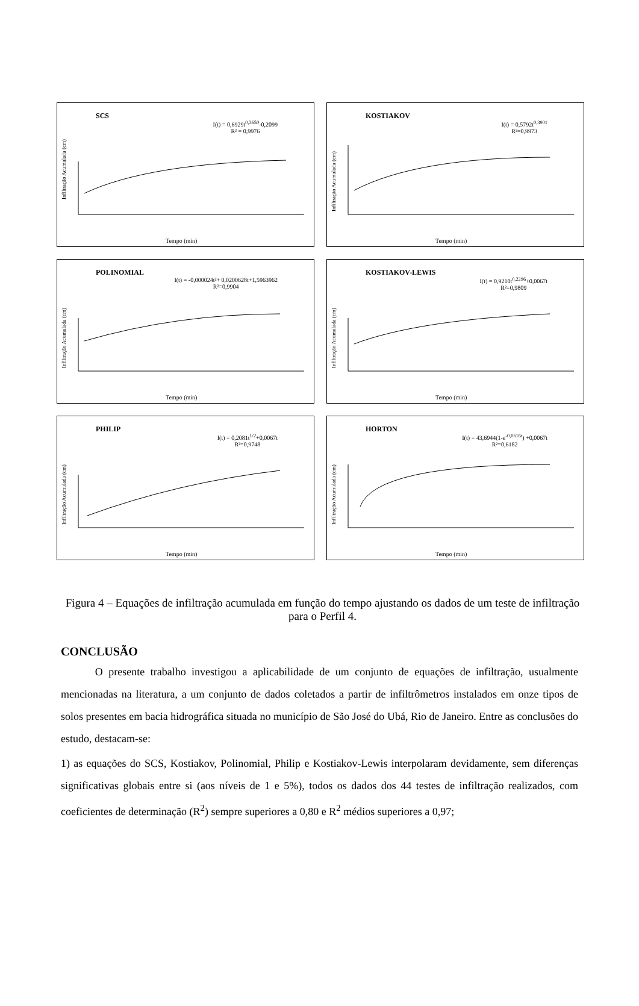SCS
I(t) = 0,6929t<sup>0,3650</sup>-0,2099
R² = 0,9976
Infiltração Acumulada (cm)
Tempo (min)
KOSTIAKOV
I(t) = 0,5792t<sup>0,3901</sup>
R²=0,9973
Infiltração Acumulada (cm)
Tempo (min)
POLINOMIAL
I(t) = -0,000024t²+ 0,0200628t+1,5963962
R²=0,9904
Infiltração Acumulada (cm)
Tempo (min)
KOSTIAKOV-LEWIS
I(t) = 0,9210t<sup>0,2296</sup>+0,0067t
R²=0,9809
Infiltração Acumulada (cm)
Tempo (min)
PHILIP
I(t) = 0,2081t<sup>1/2</sup>+0,0067t
R²=0,9748
Infiltração Acumulada (cm)
Tempo (min)
HORTON
I(t) = 43,6944(1-e<sup>-0,0616t</sup>) +0,0067t
R²=0,6182
Infiltração Acumulada (cm)
Tempo (min)
Figura 4 – Equações de infiltração acumulada em função do tempo ajustando os dados de um teste de infiltração para o Perfil 4.
CONCLUSÃO
O presente trabalho investigou a aplicabilidade de um conjunto de equações de infiltração, usualmente mencionadas na literatura, a um conjunto de dados coletados a partir de infiltrômetros instalados em onze tipos de solos presentes em bacia hidrográfica situada no município de São José do Ubá, Rio de Janeiro. Entre as conclusões do estudo, destacam-se:
1) as equações do SCS, Kostiakov, Polinomial, Philip e Kostiakov-Lewis interpolaram devidamente, sem diferenças significativas globais entre si (aos níveis de 1 e 5%), todos os dados dos 44 testes de infiltração realizados, com coeficientes de determinação (R<sup>2</sup>) sempre superiores a 0,80 e R<sup>2</sup> médios superiores a 0,97;